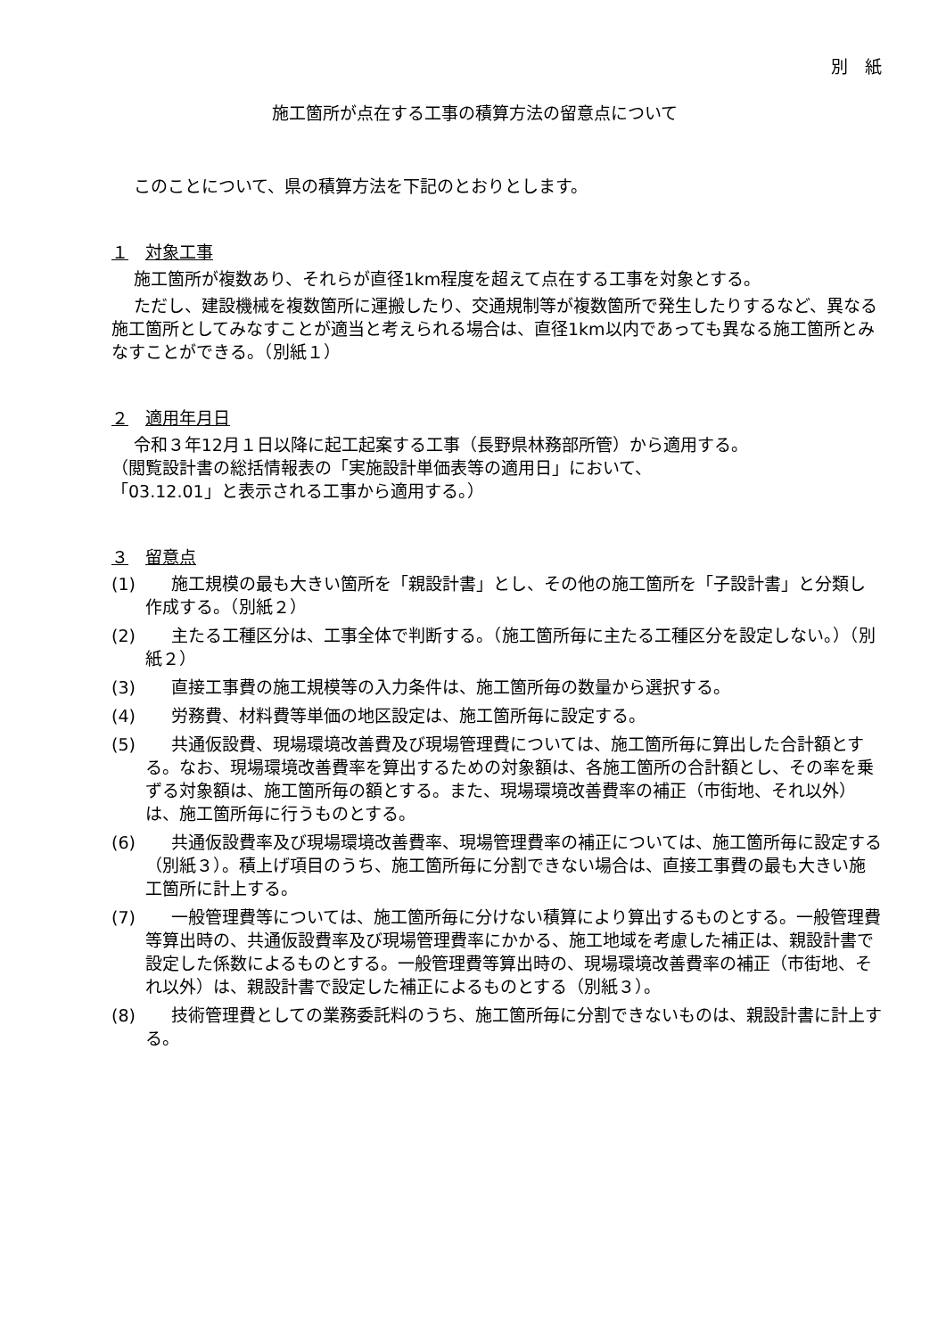別　紙
施工箇所が点在する工事の積算方法の留意点について
このことについて、県の積算方法を下記のとおりとします。
１　対象工事
施工箇所が複数あり、それらが直径1km程度を超えて点在する工事を対象とする。
ただし、建設機械を複数箇所に運搬したり、交通規制等が複数箇所で発生したりするなど、異なる施工箇所としてみなすことが適当と考えられる場合は、直径1km以内であっても異なる施工箇所とみなすことができる。（別紙１）
２　適用年月日
令和３年12月１日以降に起工起案する工事（長野県林務部所管）から適用する。
（閲覧設計書の総括情報表の「実施設計単価表等の適用日」において、
「03.12.01」と表示される工事から適用する。）
３　留意点
(1) 施工規模の最も大きい箇所を「親設計書」とし、その他の施工箇所を「子設計書」と分類し作成する。（別紙２）
(2) 主たる工種区分は、工事全体で判断する。（施工箇所毎に主たる工種区分を設定しない。）（別紙２）
(3) 直接工事費の施工規模等の入力条件は、施工箇所毎の数量から選択する。
(4) 労務費、材料費等単価の地区設定は、施工箇所毎に設定する。
(5) 共通仮設費、現場環境改善費及び現場管理費については、施工箇所毎に算出した合計額とする。なお、現場環境改善費率を算出するための対象額は、各施工箇所の合計額とし、その率を乗ずる対象額は、施工箇所毎の額とする。また、現場環境改善費率の補正（市街地、それ以外）は、施工箇所毎に行うものとする。
(6) 共通仮設費率及び現場環境改善費率、現場管理費率の補正については、施工箇所毎に設定する（別紙３）。積上げ項目のうち、施工箇所毎に分割できない場合は、直接工事費の最も大きい施工箇所に計上する。
(7) 一般管理費等については、施工箇所毎に分けない積算により算出するものとする。一般管理費等算出時の、共通仮設費率及び現場管理費率にかかる、施工地域を考慮した補正は、親設計書で設定した係数によるものとする。一般管理費等算出時の、現場環境改善費率の補正（市街地、それ以外）は、親設計書で設定した補正によるものとする（別紙３）。
(8) 技術管理費としての業務委託料のうち、施工箇所毎に分割できないものは、親設計書に計上する。